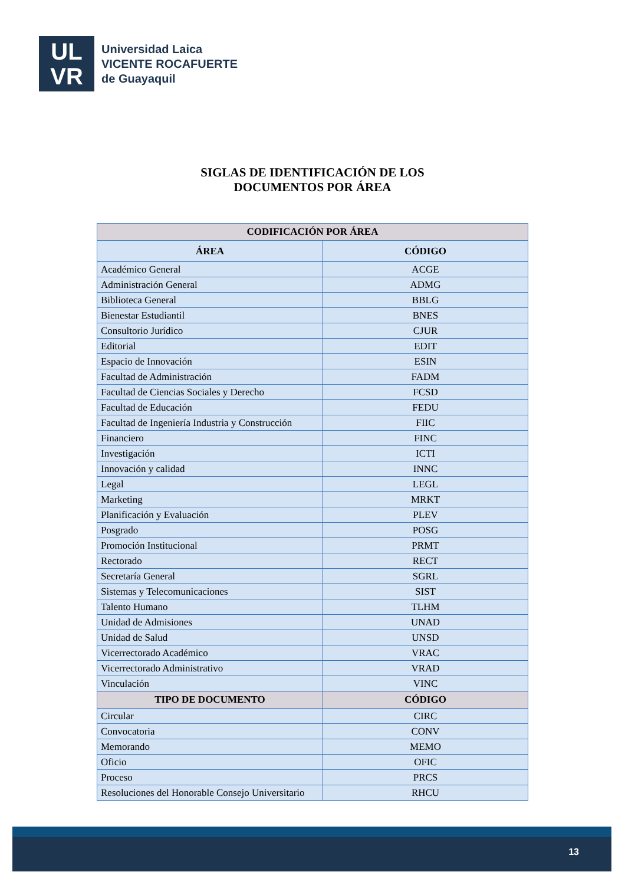UL
VR
Universidad Laica
VICENTE ROCAFUERTE
de Guayaquil
SIGLAS DE IDENTIFICACIÓN DE LOS
DOCUMENTOS POR ÁREA
| CODIFICACIÓN POR ÁREA | |
| --- | --- |
| ÁREA | CÓDIGO |
| Académico General | ACGE |
| Administración General | ADMG |
| Biblioteca General | BBLG |
| Bienestar Estudiantil | BNES |
| Consultorio Jurídico | CJUR |
| Editorial | EDIT |
| Espacio de Innovación | ESIN |
| Facultad de Administración | FADM |
| Facultad de Ciencias Sociales y Derecho | FCSD |
| Facultad de Educación | FEDU |
| Facultad de Ingeniería Industria y Construcción | FIIC |
| Financiero | FINC |
| Investigación | ICTI |
| Innovación y calidad | INNC |
| Legal | LEGL |
| Marketing | MRKT |
| Planificación y Evaluación | PLEV |
| Posgrado | POSG |
| Promoción Institucional | PRMT |
| Rectorado | RECT |
| Secretaría General | SGRL |
| Sistemas y Telecomunicaciones | SIST |
| Talento Humano | TLHM |
| Unidad de Admisiones | UNAD |
| Unidad de Salud | UNSD |
| Vicerrectorado Académico | VRAC |
| Vicerrectorado Administrativo | VRAD |
| Vinculación | VINC |
| TIPO DE DOCUMENTO | CÓDIGO |
| Circular | CIRC |
| Convocatoria | CONV |
| Memorando | MEMO |
| Oficio | OFIC |
| Proceso | PRCS |
| Resoluciones del Honorable Consejo Universitario | RHCU |
13